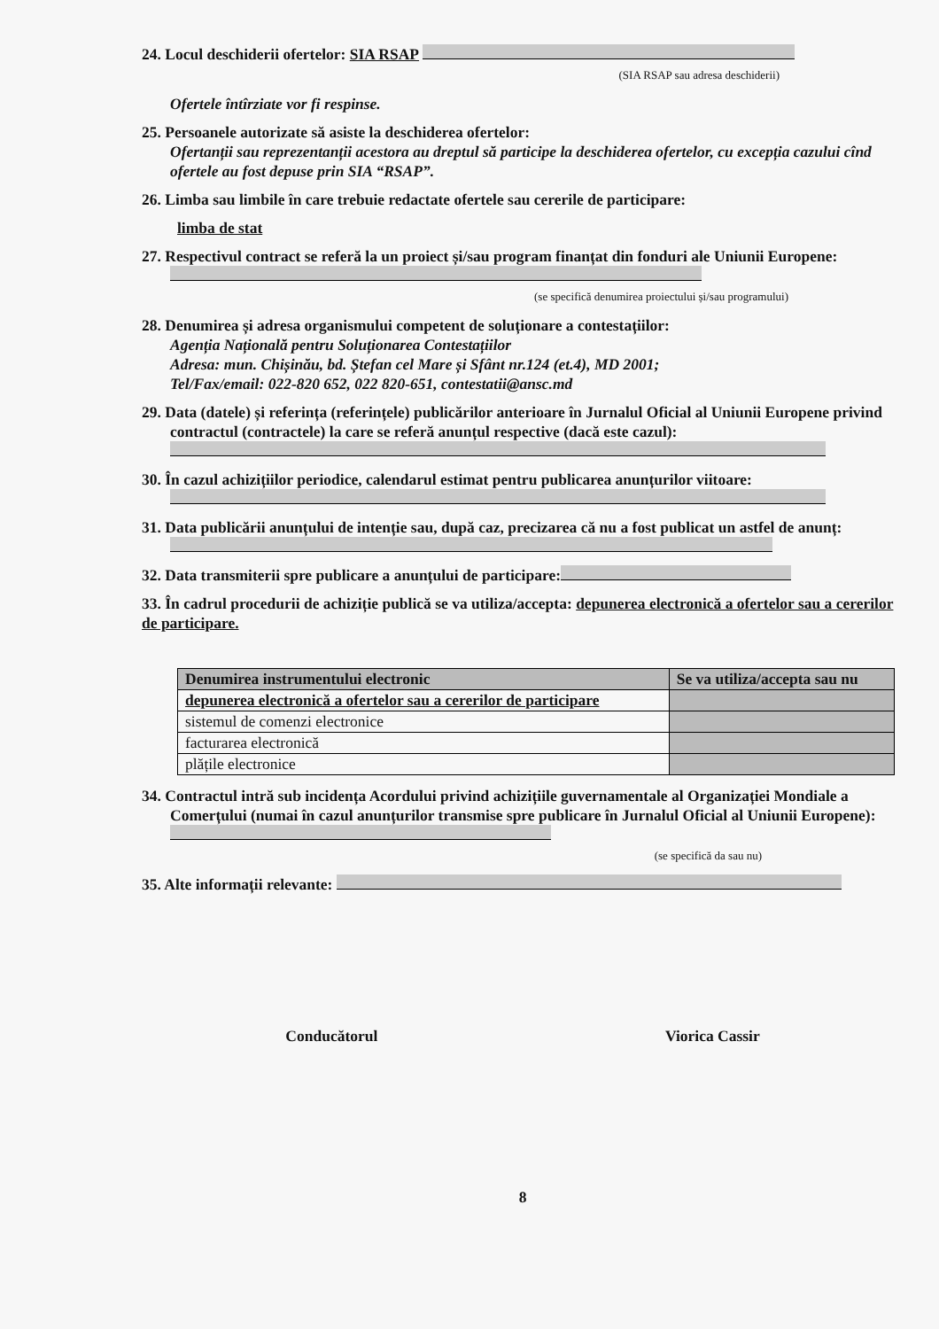24. Locul deschiderii ofertelor: SIA RSAP
(SIA RSAP sau adresa deschiderii)
Ofertele întîrziate vor fi respinse.
25. Persoanele autorizate să asiste la deschiderea ofertelor:
Ofertanții sau reprezentanții acestora au dreptul să participe la deschiderea ofertelor, cu excepția cazului cînd ofertele au fost depuse prin SIA “RSAP”.
26. Limba sau limbile în care trebuie redactate ofertele sau cererile de participare:
limba de stat
27. Respectivul contract se referă la un proiect și/sau program finanțat din fonduri ale Uniunii Europene:
(se specifică denumirea proiectului și/sau programului)
28. Denumirea și adresa organismului competent de soluționare a contestațiilor:
Agenția Națională pentru Soluționarea Contestațiilor
Adresa: mun. Chișinău, bd. Ștefan cel Mare și Sfânt nr.124 (et.4), MD 2001;
Tel/Fax/email: 022-820 652, 022 820-651, contestatii@ansc.md
29. Data (datele) și referința (referințele) publicărilor anterioare în Jurnalul Oficial al Uniunii Europene privind contractul (contractele) la care se referă anunțul respective (dacă este cazul):
30. În cazul achizițiilor periodice, calendarul estimat pentru publicarea anunțurilor viitoare:
31. Data publicării anunțului de intenție sau, după caz, precizarea că nu a fost publicat un astfel de anunț:
32. Data transmiterii spre publicare a anunțului de participare:
33. În cadrul procedurii de achiziție publică se va utiliza/accepta: depunerea electronică a ofertelor sau a cererilor de participare.
| Denumirea instrumentului electronic | Se va utiliza/accepta sau nu |
| --- | --- |
| depunerea electronică a ofertelor sau a cererilor de participare | |
| sistemul de comenzi electronice | |
| facturarea electronică | |
| plățile electronice | |
34. Contractul intră sub incidența Acordului privind achizițiile guvernamentale al Organizației Mondiale a Comerțului (numai în cazul anunțurilor transmise spre publicare în Jurnalul Oficial al Uniunii Europene):
(se specifică da sau nu)
35. Alte informații relevante:
Conducătorul Viorica Cassir
8